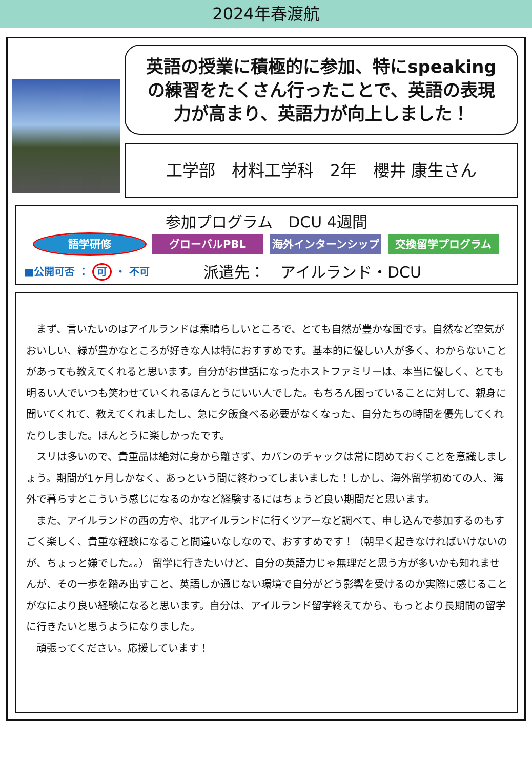2024年春渡航
英語の授業に積極的に参加、特にspeaking
の練習をたくさん行ったことで、英語の表現
力が高まり、英語力が向上しました！
工学部　材料工学科　2年　櫻井 康生さん
参加プログラム　DCU 4週間
語学研修 グローバルPBL 海外インターンシップ 交換留学プログラム
■公開可否 ： 可 ・ 不可
派遣先：　アイルランド・DCU
まず、言いたいのはアイルランドは素晴らしいところで、とても自然が豊かな国です。自然など空気がおいしい、緑が豊かなところが好きな人は特におすすめです。基本的に優しい人が多く、わからないことがあっても教えてくれると思います。自分がお世話になったホストファミリーは、本当に優しく、とても明るい人でいつも笑わせていくれるほんとうにいい人でした。もちろん困っていることに対して、親身に聞いてくれて、教えてくれましたし、急に夕飯食べる必要がなくなった、自分たちの時間を優先してくれたりしました。ほんとうに楽しかったです。
スリは多いので、貴重品は絶対に身から離さず、カバンのチャックは常に閉めておくことを意識しましょう。期間が1ヶ月しかなく、あっという間に終わってしまいました！しかし、海外留学初めての人、海外で暮らすとこういう感じになるのかなど経験するにはちょうど良い期間だと思います。
また、アイルランドの西の方や、北アイルランドに行くツアーなど調べて、申し込んで参加するのもすごく楽しく、貴重な経験になること間違いなしなので、おすすめです！（朝早く起きなければいけないのが、ちょっと嫌でした。。） 留学に行きたいけど、自分の英語力じゃ無理だと思う方が多いかも知れませんが、その一歩を踏み出すこと、英語しか通じない環境で自分がどう影響を受けるのか実際に感じることがなにより良い経験になると思います。自分は、アイルランド留学終えてから、もっとより長期間の留学に行きたいと思うようになりました。
頑張ってください。応援しています！